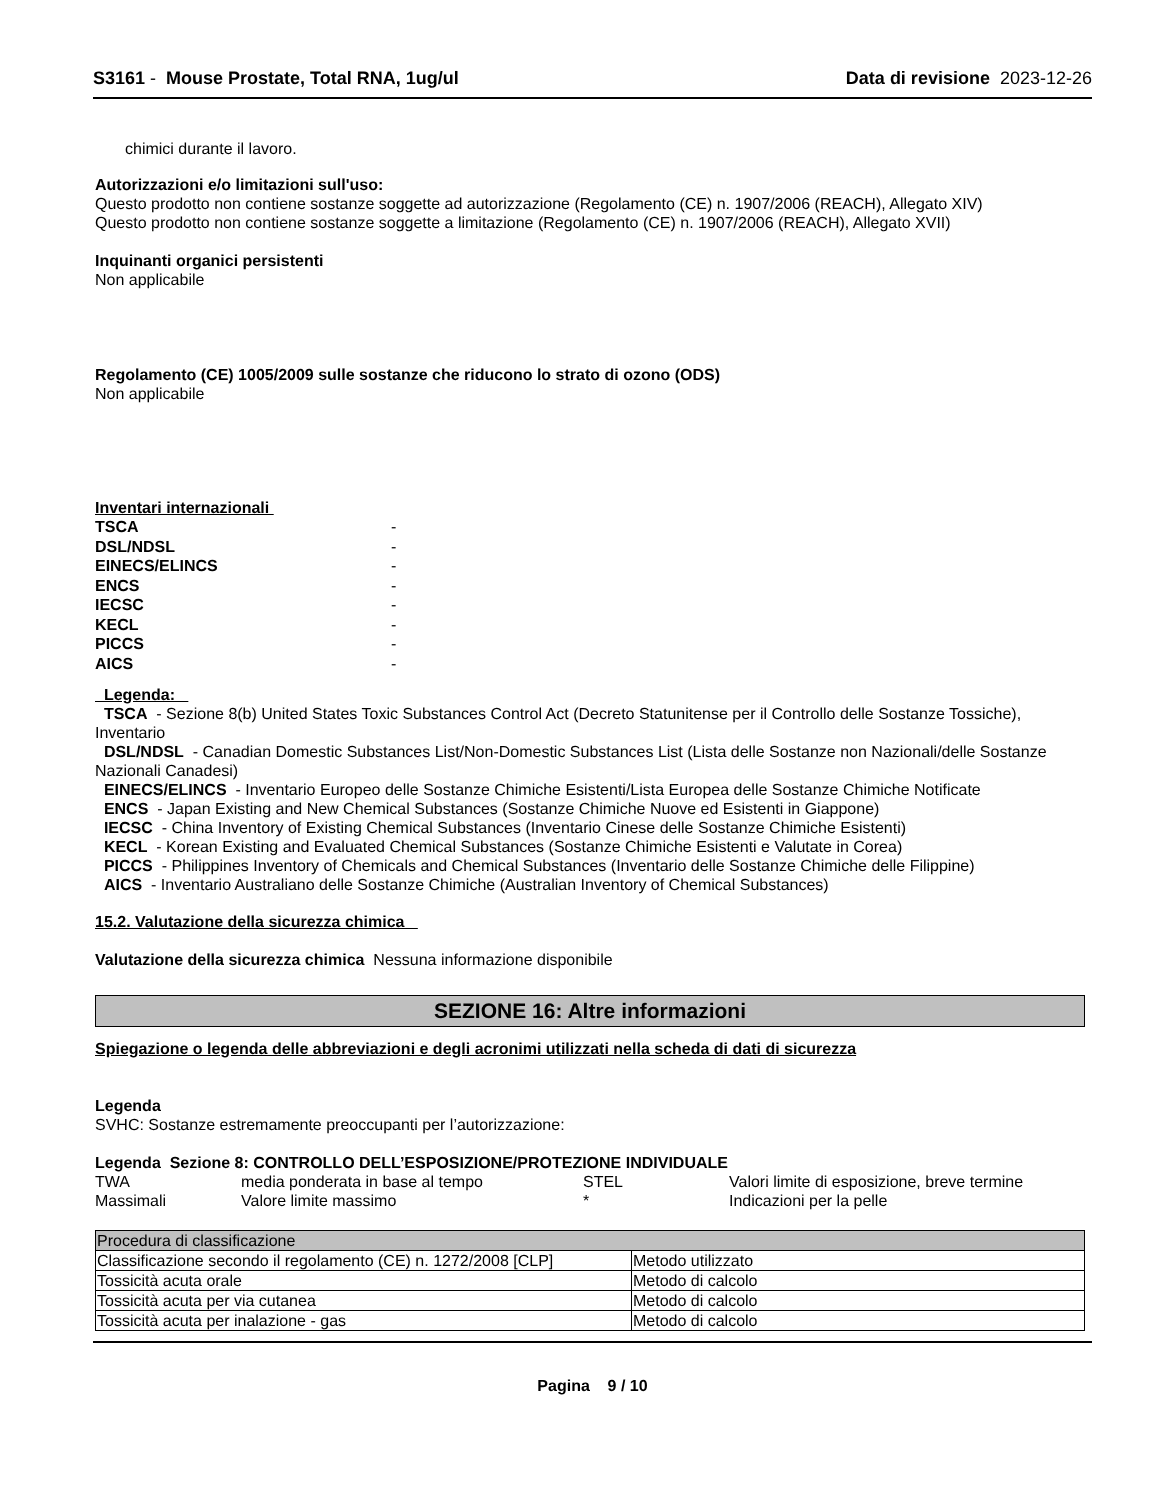S3161 - Mouse Prostate, Total RNA, 1ug/ul Data di revisione 2023-12-26
chimici durante il lavoro.
Autorizzazioni e/o limitazioni sull'uso:
Questo prodotto non contiene sostanze soggette ad autorizzazione (Regolamento (CE) n. 1907/2006 (REACH), Allegato XIV)
Questo prodotto non contiene sostanze soggette a limitazione (Regolamento (CE) n. 1907/2006 (REACH), Allegato XVII)
Inquinanti organici persistenti
Non applicabile
Regolamento (CE) 1005/2009 sulle sostanze che riducono lo strato di ozono (ODS)
Non applicabile
Inventari internazionali
| TSCA | - |
| DSL/NDSL | - |
| EINECS/ELINCS | - |
| ENCS | - |
| IECSC | - |
| KECL | - |
| PICCS | - |
| AICS | - |
Legenda:
TSCA - Sezione 8(b) United States Toxic Substances Control Act (Decreto Statunitense per il Controllo delle Sostanze Tossiche), Inventario
DSL/NDSL - Canadian Domestic Substances List/Non-Domestic Substances List (Lista delle Sostanze non Nazionali/delle Sostanze Nazionali Canadesi)
EINECS/ELINCS - Inventario Europeo delle Sostanze Chimiche Esistenti/Lista Europea delle Sostanze Chimiche Notificate
ENCS - Japan Existing and New Chemical Substances (Sostanze Chimiche Nuove ed Esistenti in Giappone)
IECSC - China Inventory of Existing Chemical Substances (Inventario Cinese delle Sostanze Chimiche Esistenti)
KECL - Korean Existing and Evaluated Chemical Substances (Sostanze Chimiche Esistenti e Valutate in Corea)
PICCS - Philippines Inventory of Chemicals and Chemical Substances (Inventario delle Sostanze Chimiche delle Filippine)
AICS - Inventario Australiano delle Sostanze Chimiche (Australian Inventory of Chemical Substances)
15.2. Valutazione della sicurezza chimica
Valutazione della sicurezza chimica Nessuna informazione disponibile
SEZIONE 16: Altre informazioni
Spiegazione o legenda delle abbreviazioni e degli acronimi utilizzati nella scheda di dati di sicurezza
Legenda
SVHC: Sostanze estremamente preoccupanti per l’autorizzazione:
Legenda Sezione 8: CONTROLLO DELL’ESPOSIZIONE/PROTEZIONE INDIVIDUALE
| TWA | media ponderata in base al tempo | STEL | Valori limite di esposizione, breve termine |
| Massimali | Valore limite massimo | * | Indicazioni per la pelle |
| Procedura di classificazione | |
| Classificazione secondo il regolamento (CE) n. 1272/2008 [CLP] | Metodo utilizzato |
| Tossicità acuta orale | Metodo di calcolo |
| Tossicità acuta per via cutanea | Metodo di calcolo |
| Tossicità acuta per inalazione - gas | Metodo di calcolo |
Pagina 9 / 10